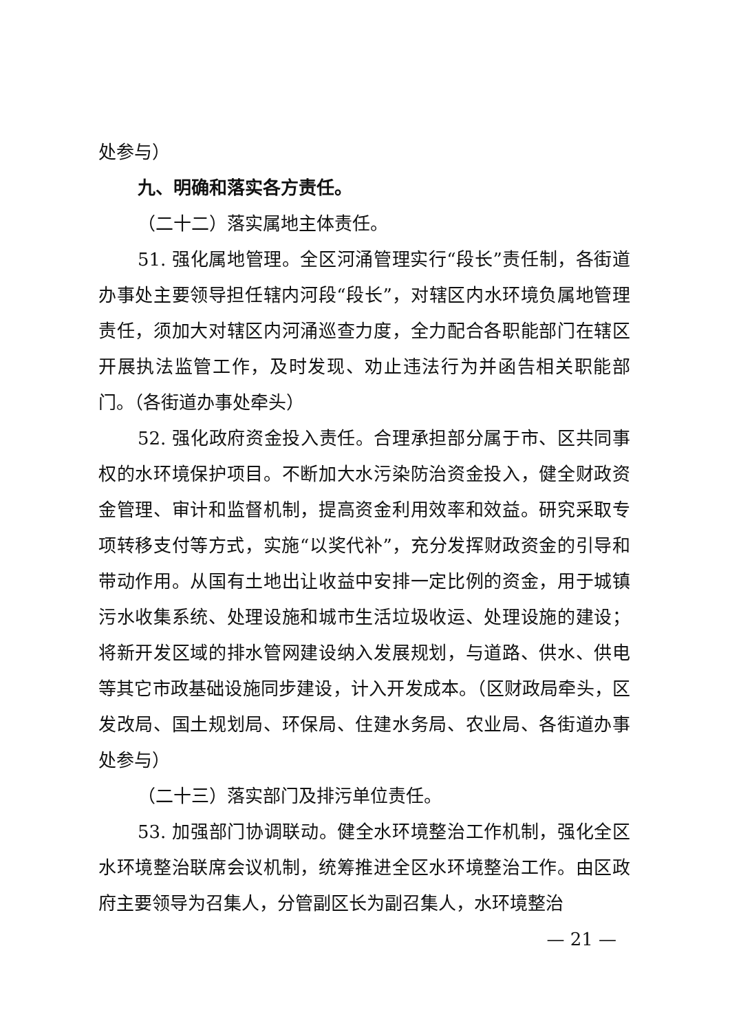处参与）
九、明确和落实各方责任。
（二十二）落实属地主体责任。
51. 强化属地管理。全区河涌管理实行“段长”责任制，各街道办事处主要领导担任辖内河段“段长”，对辖区内水环境负属地管理责任，须加大对辖区内河涌巡查力度，全力配合各职能部门在辖区开展执法监管工作，及时发现、劝止违法行为并函告相关职能部门。（各街道办事处牵头）
52. 强化政府资金投入责任。合理承担部分属于市、区共同事权的水环境保护项目。不断加大水污染防治资金投入，健全财政资金管理、审计和监督机制，提高资金利用效率和效益。研究采取专项转移支付等方式，实施“以奖代补”，充分发挥财政资金的引导和带动作用。从国有土地出让收益中安排一定比例的资金，用于城镇污水收集系统、处理设施和城市生活垃圾收运、处理设施的建设；将新开发区域的排水管网建设纳入发展规划，与道路、供水、供电等其它市政基础设施同步建设，计入开发成本。（区财政局牵头，区发改局、国土规划局、环保局、住建水务局、农业局、各街道办事处参与）
（二十三）落实部门及排污单位责任。
53. 加强部门协调联动。健全水环境整治工作机制，强化全区水环境整治联席会议机制，统筹推进全区水环境整治工作。由区政府主要领导为召集人，分管副区长为副召集人，水环境整治
— 21 —